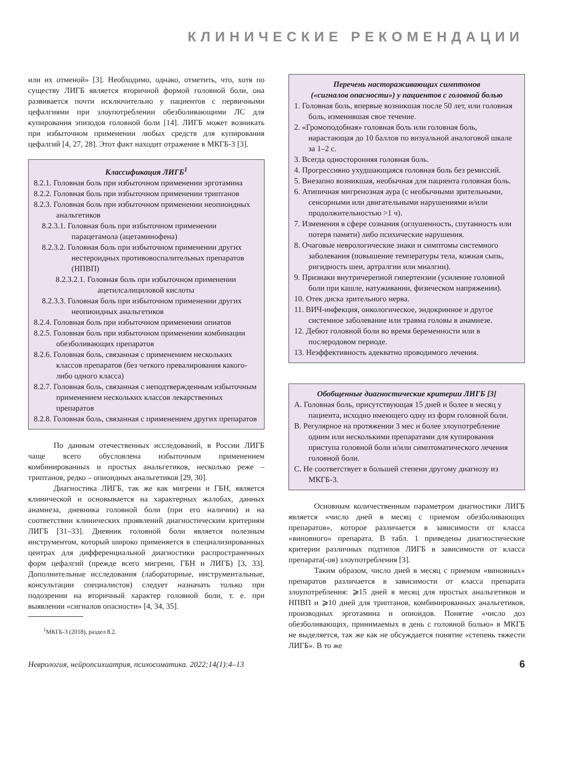КЛИНИЧЕСКИЕ РЕКОМЕНДАЦИИ
или их отменой» [3]. Необходимо, однако, отметить, что, хотя по существу ЛИГБ является вторичной формой головной боли, она развивается почти исключительно у пациентов с первичными цефалгиями при злоупотреблении обезболивающими ЛС для купирования эпизодов головной боли [14]. ЛИГБ может возникать при избыточном применении любых средств для купирования цефалгий [4, 27, 28]. Этот факт находит отражение в МКГБ-3 [3].
Классификация ЛИГБ<sup>1</sup>
8.2.1. Головная боль при избыточном применении эрготамина
8.2.2. Головная боль при избыточном применении триптанов
8.2.3. Головная боль при избыточном применении неопиоидных анальгетиков
8.2.3.1. Головная боль при избыточном применении парацетамола (ацетаминофена)
8.2.3.2. Головная боль при избыточном применении других нестероидных противовоспалительных препаратов (НПВП)
8.2.3.2.1. Головная боль при избыточном применении ацетилсалициловой кислоты
8.2.3.3. Головная боль при избыточном применении других неопиоидных анальгетиков
8.2.4. Головная боль при избыточном применении опиатов
8.2.5. Головная боль при избыточном применении комбинации обезболивающих препаратов
8.2.6. Головная боль, связанная с применением нескольких классов препаратов (без четкого превалирования какого-либо одного класса)
8.2.7. Головная боль, связанная с неподтвержденным избыточным применением нескольких классов лекарственных препаратов
8.2.8. Головная боль, связанная с применением других препаратов
По данным отечественных исследований, в России ЛИГБ чаще всего обусловлена избыточным применением комбинированных и простых анальгетиков, несколько реже – триптанов, редко – опиоидных анальгетиков [29, 30].
Диагностика ЛИГБ, так же как мигрени и ГБН, является клинической и основывается на характерных жалобах, данных анамнеза, дневника головной боли (при его наличии) и на соответствии клинических проявлений диагностическим критериям ЛИГБ [31–33]. Дневник головной боли является полезным инструментом, который широко применяется в специализированных центрах для дифференциальной диагностики распространенных форм цефалгий (прежде всего мигрени, ГБН и ЛИГБ) [3, 33]. Дополнительные исследования (лабораторные, инструментальные, консультации специалистов) следует назначать только при подозрении на вторичный характер головной боли, т. е. при выявлении «сигналов опасности» [4, 34, 35].
<sup>1</sup> МКГБ-3 (2018), раздел 8.2.
Перечень настораживающих симптомов
(«сигналов опасности») у пациентов с головной болью
1. Головная боль, впервые возникшая после 50 лет, или головная боль, изменившая свое течение.
2. «Громоподобная» головная боль или головная боль, нарастающая до 10 баллов по визуальной аналоговой шкале за 1–2 с.
3. Всегда односторонняя головная боль.
4. Прогрессивно ухудшающаяся головная боль без ремиссий.
5. Внезапно возникшая, необычная для пациента головная боль.
6. Атипичная мигренозная аура (с необычными зрительными, сенсорными или двигательными нарушениями и/или продолжительностью >1 ч).
7. Изменения в сфере сознания (оглушенность, спутанность или потеря памяти) либо психические нарушения.
8. Очаговые неврологические знаки и симптомы системного заболевания (повышение температуры тела, кожная сыпь, ригидность шеи, артралгии или миалгии).
9. Признаки внутричерепной гипертензии (усиление головной боли при кашле, натуживании, физическом напряжении).
10. Отек диска зрительного нерва.
11. ВИЧ-инфекция, онкологическое, эндокринное и другое системное заболевание или травма головы в анамнезе.
12. Дебют головной боли во время беременности или в послеродовом периоде.
13. Неэффективность адекватно проводимого лечения.
Обобщенные диагностические критерии ЛИГБ [3]
A. Головная боль, присутствующая 15 дней и более в месяц у пациента, исходно имеющего одну из форм головной боли.
B. Регулярное на протяжении 3 мес и более злоупотребление одним или несколькими препаратами для купирования приступа головной боли и/или симптоматического лечения головной боли.
C. Не соответствует в большей степени другому диагнозу из МКГБ-3.
Основным количественным параметром диагностики ЛИГБ является «число дней в месяц с приемом обезболивающих препаратов», которое различается в зависимости от класса «виновного» препарата. В табл. 1 приведены диагностические критерии различных подтипов ЛИГБ в зависимости от класса препарата(-ов) злоупотребления [3].
Таким образом, число дней в месяц с приемом «виновных» препаратов различается в зависимости от класса препарата злоупотребления: ⩾15 дней в месяц для простых анальгетиков и НПВП и ⩾10 дней для триптанов, комбинированных анальгетиков, производных эрготамина и опиоидов. Понятие «число доз обезболивающих, принимаемых в день с головной болью» в МКГБ не выделяется, так же как не обсуждается понятие «степень тяжести ЛИГБ». В то же
Неврология, нейропсихиатрия, психосоматика. 2022;14(1):4–13 6